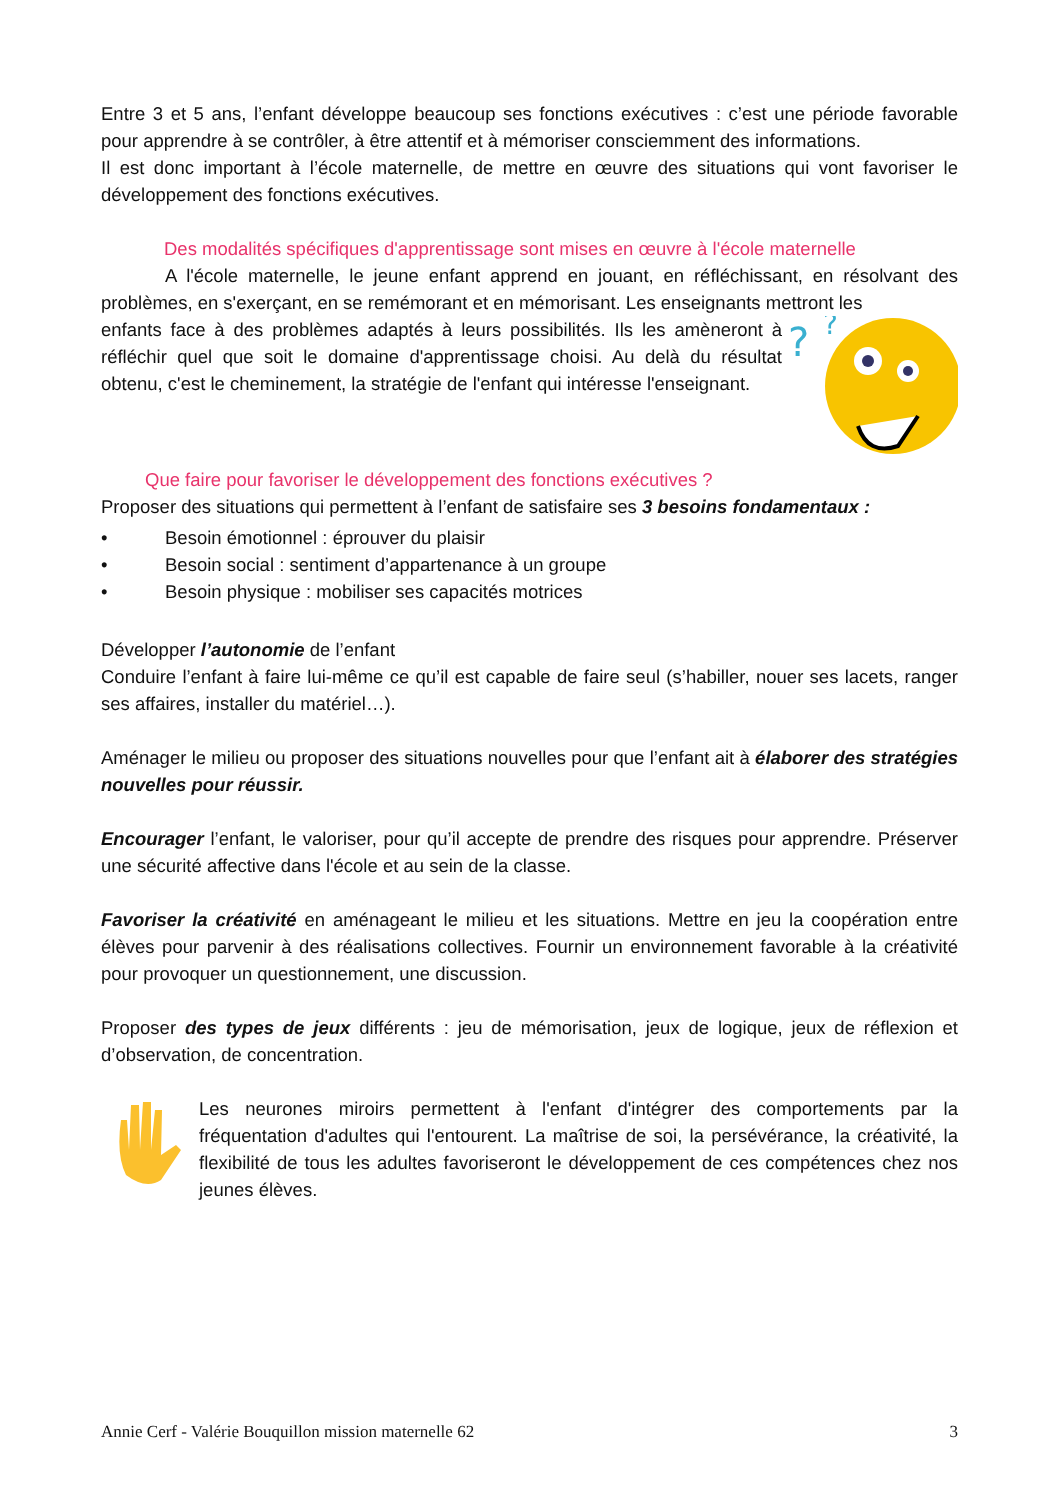Entre 3 et 5 ans, l’enfant développe beaucoup ses fonctions exécutives : c’est une période favorable pour apprendre à se contrôler, à être attentif et à mémoriser consciemment des informations.
Il est donc important à l’école maternelle, de mettre en œuvre des situations qui vont favoriser le développement des fonctions exécutives.
Des modalités spécifiques d'apprentissage sont mises en œuvre à l'école maternelle
A l'école maternelle, le jeune enfant apprend en jouant, en réfléchissant, en résolvant des problèmes, en s'exerçant, en se remémorant et en mémorisant. Les enseignants mettront les
?
?
enfants face à des problèmes adaptés à leurs possibilités. Ils les amèneront à réfléchir quel que soit le domaine d'apprentissage choisi. Au delà du résultat obtenu, c'est le cheminement, la stratégie de l'enfant qui intéresse l'enseignant.
Que faire pour favoriser le développement des fonctions exécutives ?
Proposer des situations qui permettent à l’enfant de satisfaire ses 3 besoins fondamentaux :
• Besoin émotionnel : éprouver du plaisir
• Besoin social : sentiment d’appartenance à un groupe
• Besoin physique : mobiliser ses capacités motrices
Développer l’autonomie de l’enfant
Conduire l’enfant à faire lui-même ce qu’il est capable de faire seul (s’habiller, nouer ses lacets, ranger ses affaires, installer du matériel…).
Aménager le milieu ou proposer des situations nouvelles pour que l’enfant ait à élaborer des stratégies nouvelles pour réussir.
Encourager l’enfant, le valoriser, pour qu’il accepte de prendre des risques pour apprendre. Préserver une sécurité affective dans l'école et au sein de la classe.
Favoriser la créativité en aménageant le milieu et les situations. Mettre en jeu la coopération entre élèves pour parvenir à des réalisations collectives. Fournir un environnement favorable à la créativité pour provoquer un questionnement, une discussion.
Proposer des types de jeux différents : jeu de mémorisation, jeux de logique, jeux de réflexion et d’observation, de concentration.
Les neurones miroirs permettent à l'enfant d'intégrer des comportements par la fréquentation d'adultes qui l'entourent. La maîtrise de soi, la persévérance, la créativité, la flexibilité de tous les adultes favoriseront le développement de ces compétences chez nos jeunes élèves.
Annie Cerf - Valérie Bouquillon mission maternelle 62 3